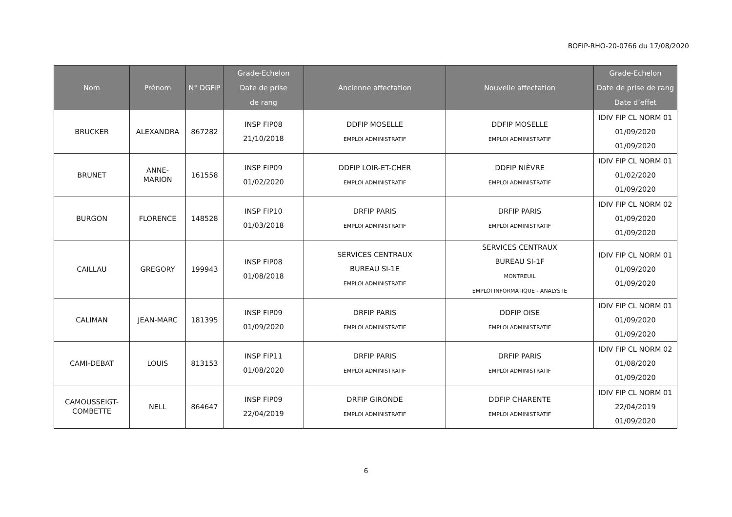BOFIP-RHO-20-0766 du 17/08/2020
| Nom | Prénom | N° DGFiP | Grade-Echelon Date de prise de rang | Ancienne affectation | Nouvelle affectation | Grade-Echelon Date de prise de rang Date d’effet |
| --- | --- | --- | --- | --- | --- | --- |
| BRUCKER | ALEXANDRA | 867282 | INSP FIP08 21/10/2018 | DDFIP MOSELLE EMPLOI ADMINISTRATIF | DDFIP MOSELLE EMPLOI ADMINISTRATIF | IDIV FIP CL NORM 01 01/09/2020 01/09/2020 |
| BRUNET | ANNE- MARION | 161558 | INSP FIP09 01/02/2020 | DDFIP LOIR-ET-CHER EMPLOI ADMINISTRATIF | DDFIP NIÈVRE EMPLOI ADMINISTRATIF | IDIV FIP CL NORM 01 01/02/2020 01/09/2020 |
| BURGON | FLORENCE | 148528 | INSP FIP10 01/03/2018 | DRFIP PARIS EMPLOI ADMINISTRATIF | DRFIP PARIS EMPLOI ADMINISTRATIF | IDIV FIP CL NORM 02 01/09/2020 01/09/2020 |
| CAILLAU | GREGORY | 199943 | INSP FIP08 01/08/2018 | SERVICES CENTRAUX BUREAU SI-1E EMPLOI ADMINISTRATIF | SERVICES CENTRAUX BUREAU SI-1F MONTREUIL EMPLOI INFORMATIQUE - ANALYSTE | IDIV FIP CL NORM 01 01/09/2020 01/09/2020 |
| CALIMAN | JEAN-MARC | 181395 | INSP FIP09 01/09/2020 | DRFIP PARIS EMPLOI ADMINISTRATIF | DDFIP OISE EMPLOI ADMINISTRATIF | IDIV FIP CL NORM 01 01/09/2020 01/09/2020 |
| CAMI-DEBAT | LOUIS | 813153 | INSP FIP11 01/08/2020 | DRFIP PARIS EMPLOI ADMINISTRATIF | DRFIP PARIS EMPLOI ADMINISTRATIF | IDIV FIP CL NORM 02 01/08/2020 01/09/2020 |
| CAMOUSSEIGT- COMBETTE | NELL | 864647 | INSP FIP09 22/04/2019 | DRFIP GIRONDE EMPLOI ADMINISTRATIF | DDFIP CHARENTE EMPLOI ADMINISTRATIF | IDIV FIP CL NORM 01 22/04/2019 01/09/2020 |
6